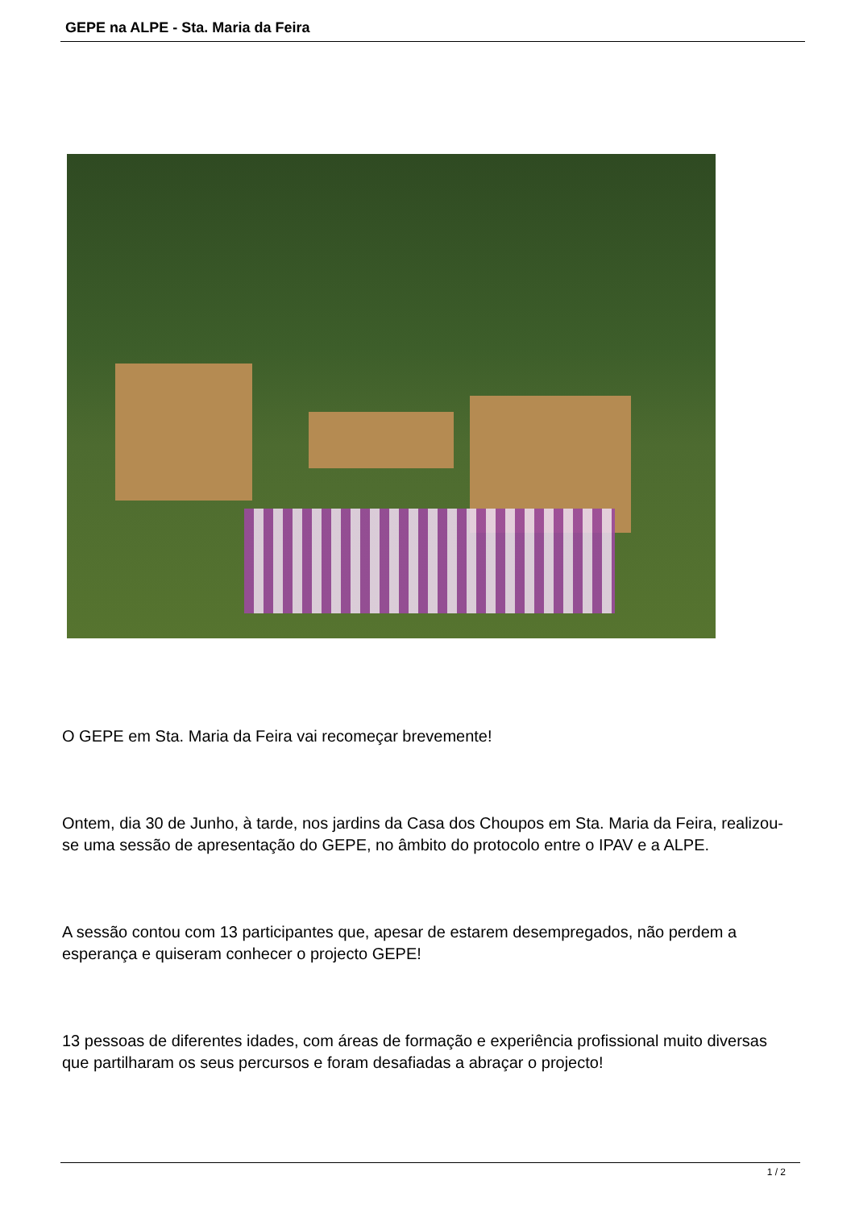GEPE na ALPE - Sta. Maria da Feira
O GEPE em Sta. Maria da Feira vai recomeçar brevemente!
Ontem, dia 30 de Junho, à tarde, nos jardins da Casa dos Choupos em Sta. Maria da Feira, realizou-se uma sessão de apresentação do GEPE, no âmbito do protocolo entre o IPAV e a ALPE.
A sessão contou com 13 participantes que, apesar de estarem desempregados, não perdem a esperança e quiseram conhecer o projecto GEPE!
13 pessoas de diferentes idades, com áreas de formação e experiência profissional muito diversas que partilharam os seus percursos e foram desafiadas a abraçar o projecto!
1 / 2